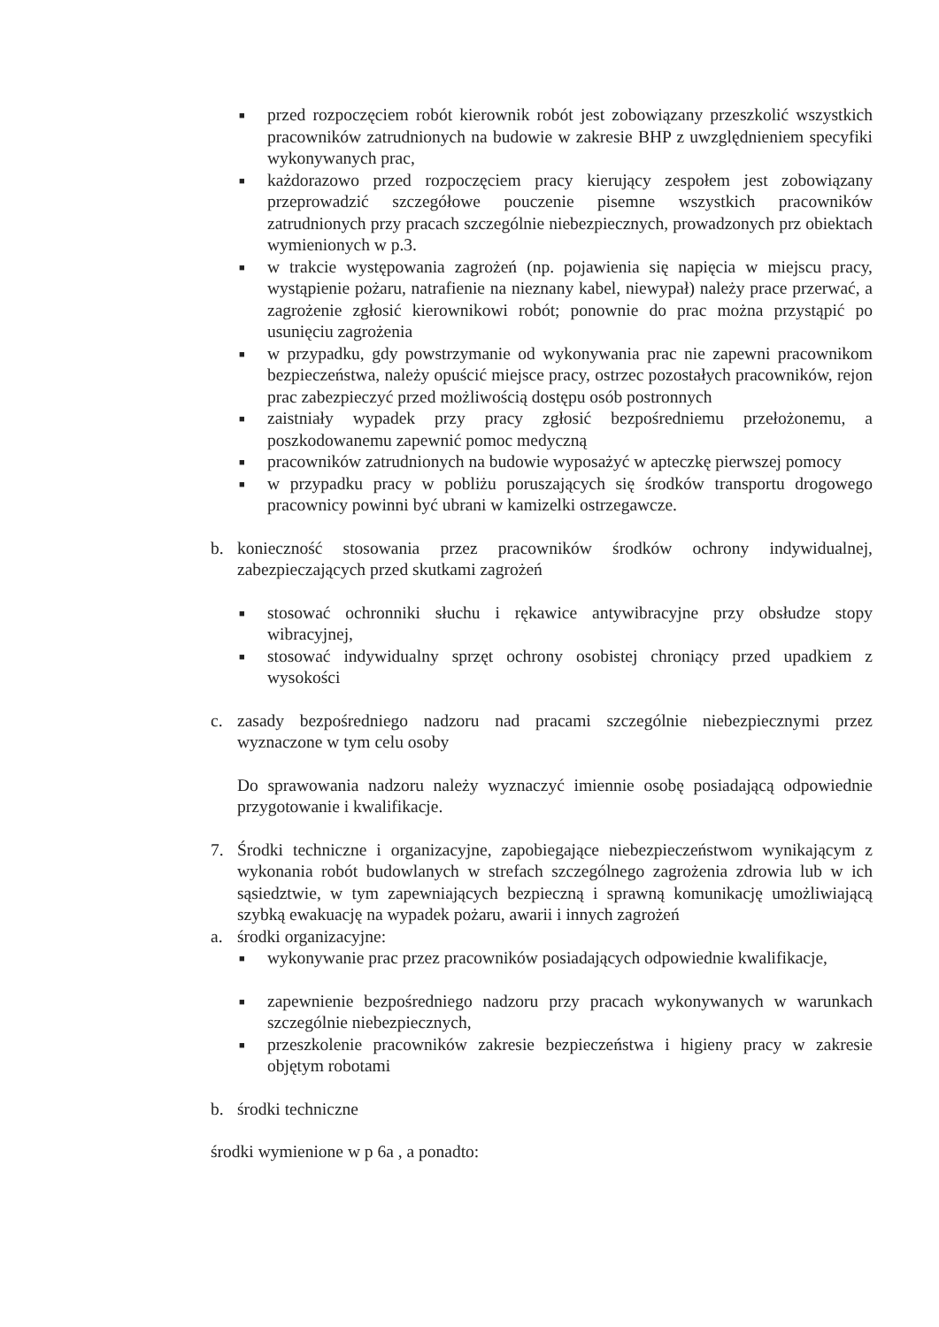■
przed rozpoczęciem robót kierownik robót jest zobowiązany przeszkolić wszystkich pracowników zatrudnionych na budowie w zakresie BHP z uwzględnieniem specyfiki wykonywanych prac,
■
każdorazowo przed rozpoczęciem pracy kierujący zespołem jest zobowiązany przeprowadzić szczegółowe pouczenie pisemne wszystkich pracowników zatrudnionych przy pracach szczególnie niebezpiecznych, prowadzonych prz obiektach wymienionych w p.3.
■
w trakcie występowania zagrożeń (np. pojawienia się napięcia w miejscu pracy, wystąpienie pożaru, natrafienie na nieznany kabel, niewypał) należy prace przerwać, a zagrożenie zgłosić kierownikowi robót; ponownie do prac można przystąpić po usunięciu zagrożenia
■
w przypadku, gdy powstrzymanie od wykonywania prac nie zapewni pracownikom bezpieczeństwa, należy opuścić miejsce pracy, ostrzec pozostałych pracowników, rejon prac zabezpieczyć przed możliwością dostępu osób postronnych
■
zaistniały wypadek przy pracy zgłosić bezpośredniemu przełożonemu, a poszkodowanemu zapewnić pomoc medyczną
■
pracowników zatrudnionych na budowie wyposażyć w apteczkę pierwszej pomocy
■
w przypadku pracy w pobliżu poruszających się środków transportu drogowego pracownicy powinni być ubrani w kamizelki ostrzegawcze.
b. konieczność stosowania przez pracowników środków ochrony indywidualnej, zabezpieczających przed skutkami zagrożeń
■
stosować ochronniki słuchu i rękawice antywibracyjne przy obsłudze stopy wibracyjnej,
■
stosować indywidualny sprzęt ochrony osobistej chroniący przed upadkiem z wysokości
c. zasady bezpośredniego nadzoru nad pracami szczególnie niebezpiecznymi przez wyznaczone w tym celu osoby
Do sprawowania nadzoru należy wyznaczyć imiennie osobę posiadającą odpowiednie przygotowanie i kwalifikacje.
7. Środki techniczne i organizacyjne, zapobiegające niebezpieczeństwom wynikającym z wykonania robót budowlanych w strefach szczególnego zagrożenia zdrowia lub w ich sąsiedztwie, w tym zapewniających bezpieczną i sprawną komunikację umożliwiającą szybką ewakuację na wypadek pożaru, awarii i innych zagrożeń
a. środki organizacyjne:
■
wykonywanie prac przez pracowników posiadających odpowiednie kwalifikacje,
■
zapewnienie bezpośredniego nadzoru przy pracach wykonywanych w warunkach szczególnie niebezpiecznych,
■
przeszkolenie pracowników zakresie bezpieczeństwa i higieny pracy w zakresie objętym robotami
b. środki techniczne
środki wymienione w p 6a , a ponadto: